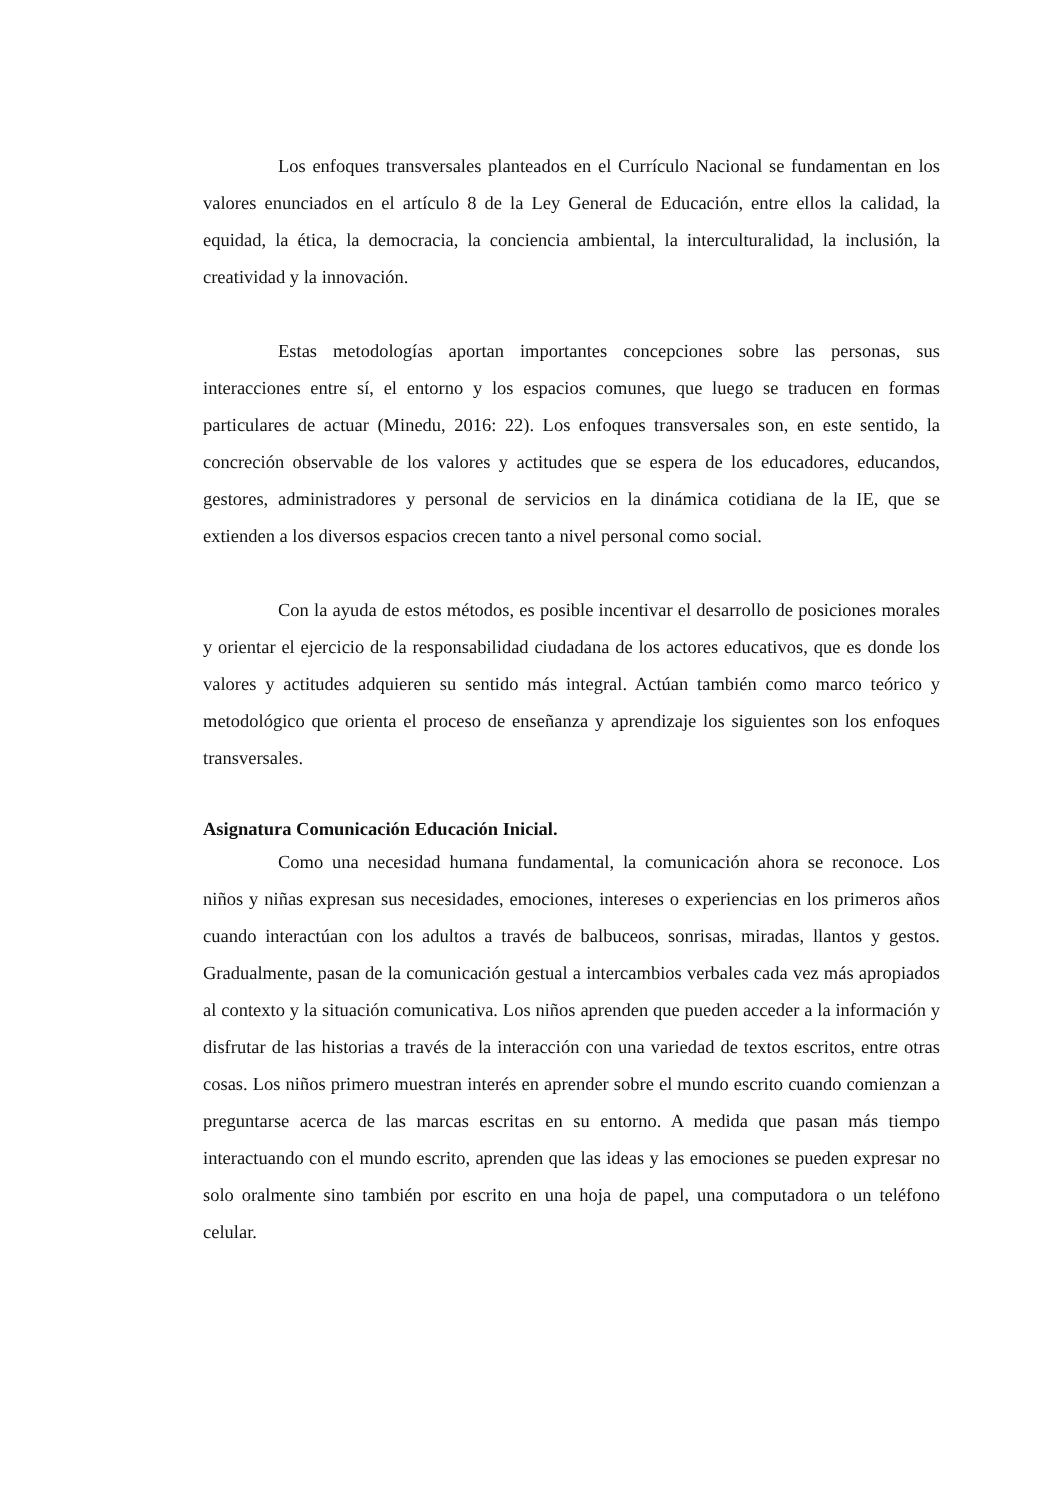Los enfoques transversales planteados en el Currículo Nacional se fundamentan en los valores enunciados en el artículo 8 de la Ley General de Educación, entre ellos la calidad, la equidad, la ética, la democracia, la conciencia ambiental, la interculturalidad, la inclusión, la creatividad y la innovación.
Estas metodologías aportan importantes concepciones sobre las personas, sus interacciones entre sí, el entorno y los espacios comunes, que luego se traducen en formas particulares de actuar (Minedu, 2016: 22). Los enfoques transversales son, en este sentido, la concreción observable de los valores y actitudes que se espera de los educadores, educandos, gestores, administradores y personal de servicios en la dinámica cotidiana de la IE, que se extienden a los diversos espacios crecen tanto a nivel personal como social.
Con la ayuda de estos métodos, es posible incentivar el desarrollo de posiciones morales y orientar el ejercicio de la responsabilidad ciudadana de los actores educativos, que es donde los valores y actitudes adquieren su sentido más integral. Actúan también como marco teórico y metodológico que orienta el proceso de enseñanza y aprendizaje los siguientes son los enfoques transversales.
Asignatura Comunicación Educación Inicial.
Como una necesidad humana fundamental, la comunicación ahora se reconoce. Los niños y niñas expresan sus necesidades, emociones, intereses o experiencias en los primeros años cuando interactúan con los adultos a través de balbuceos, sonrisas, miradas, llantos y gestos. Gradualmente, pasan de la comunicación gestual a intercambios verbales cada vez más apropiados al contexto y la situación comunicativa. Los niños aprenden que pueden acceder a la información y disfrutar de las historias a través de la interacción con una variedad de textos escritos, entre otras cosas. Los niños primero muestran interés en aprender sobre el mundo escrito cuando comienzan a preguntarse acerca de las marcas escritas en su entorno. A medida que pasan más tiempo interactuando con el mundo escrito, aprenden que las ideas y las emociones se pueden expresar no solo oralmente sino también por escrito en una hoja de papel, una computadora o un teléfono celular.